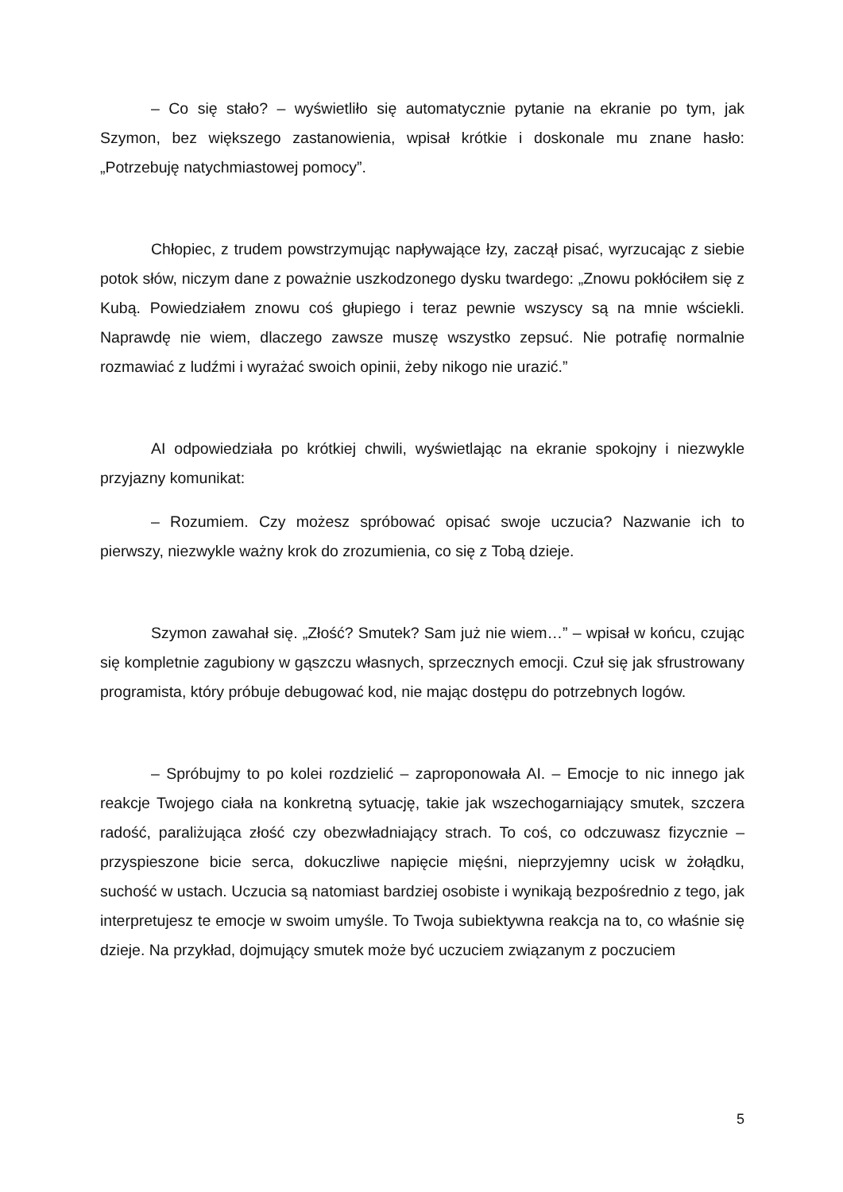– Co się stało? – wyświetliło się automatycznie pytanie na ekranie po tym, jak Szymon, bez większego zastanowienia, wpisał krótkie i doskonale mu znane hasło: „Potrzebuję natychmiastowej pomocy”.
Chłopiec, z trudem powstrzymując napływające łzy, zaczął pisać, wyrzucając z siebie potok słów, niczym dane z poważnie uszkodzonego dysku twardego: „Znowu pokłóciłem się z Kubą. Powiedziałem znowu coś głupiego i teraz pewnie wszyscy są na mnie wściekli. Naprawdę nie wiem, dlaczego zawsze muszę wszystko zepsuć. Nie potrafię normalnie rozmawiać z ludźmi i wyrażać swoich opinii, żeby nikogo nie urazić.”
AI odpowiedziała po krótkiej chwili, wyświetlając na ekranie spokojny i niezwykle przyjazny komunikat:
– Rozumiem. Czy możesz spróbować opisać swoje uczucia? Nazwanie ich to pierwszy, niezwykle ważny krok do zrozumienia, co się z Tobą dzieje.
Szymon zawahał się. „Złość? Smutek? Sam już nie wiem…” – wpisał w końcu, czując się kompletnie zagubiony w gąszczu własnych, sprzecznych emocji. Czuł się jak sfrustrowany programista, który próbuje debugować kod, nie mając dostępu do potrzebnych logów.
– Spróbujmy to po kolei rozdzielić – zaproponowała AI. – Emocje to nic innego jak reakcje Twojego ciała na konkretną sytuację, takie jak wszechogarniający smutek, szczera radość, paraliżująca złość czy obezwładniający strach. To coś, co odczuwasz fizycznie – przyspieszone bicie serca, dokuczliwe napięcie mięśni, nieprzyjemny ucisk w żołądku, suchość w ustach. Uczucia są natomiast bardziej osobiste i wynikają bezpośrednio z tego, jak interpretujesz te emocje w swoim umyśle. To Twoja subiektywna reakcja na to, co właśnie się dzieje. Na przykład, dojmujący smutek może być uczuciem związanym z poczuciem
5